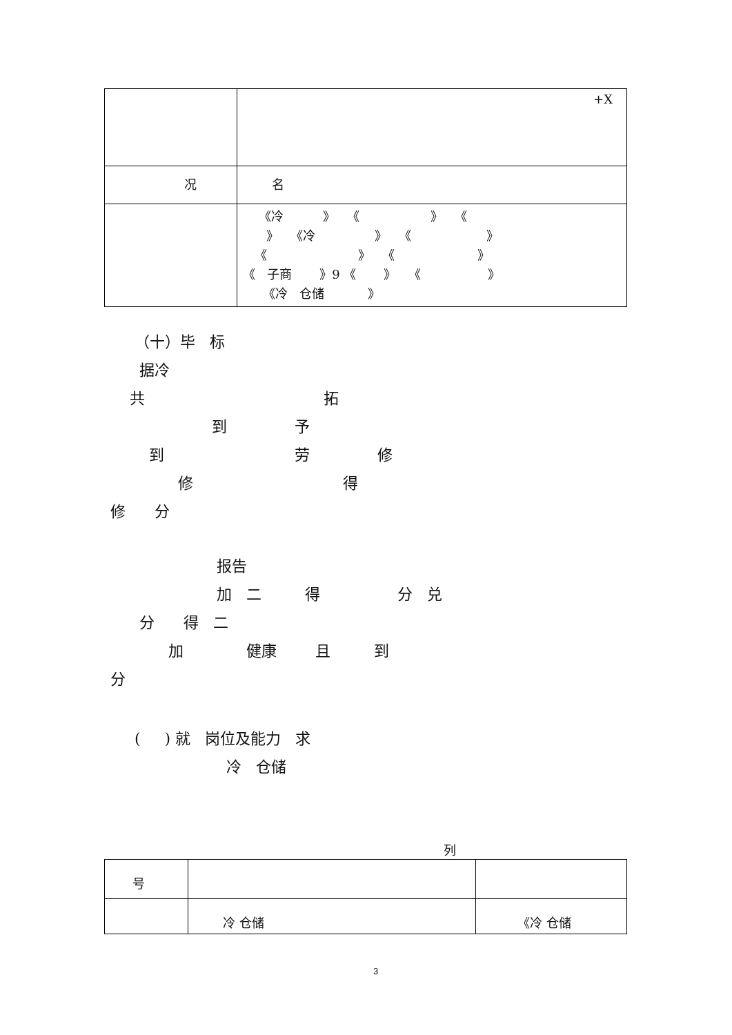| | +X |
| 况 | 名 |
| | 《冷 》 《 》 《 》 《冷 》 《 》 《 》 《 》 《 子商 》9 《 》 《 》 《冷 仓储 》 |
（十）毕 标 据冷 共 拓 到 予 到 劳 修 修 得 修 分
报告 加 二 得 分 兑 分 得 二 加 健康 且 到 分
( ) 就 岗位及能力 求 冷 仓储
列
| 号 | | |
| | 冷 仓储 | 《冷 仓储 |
3